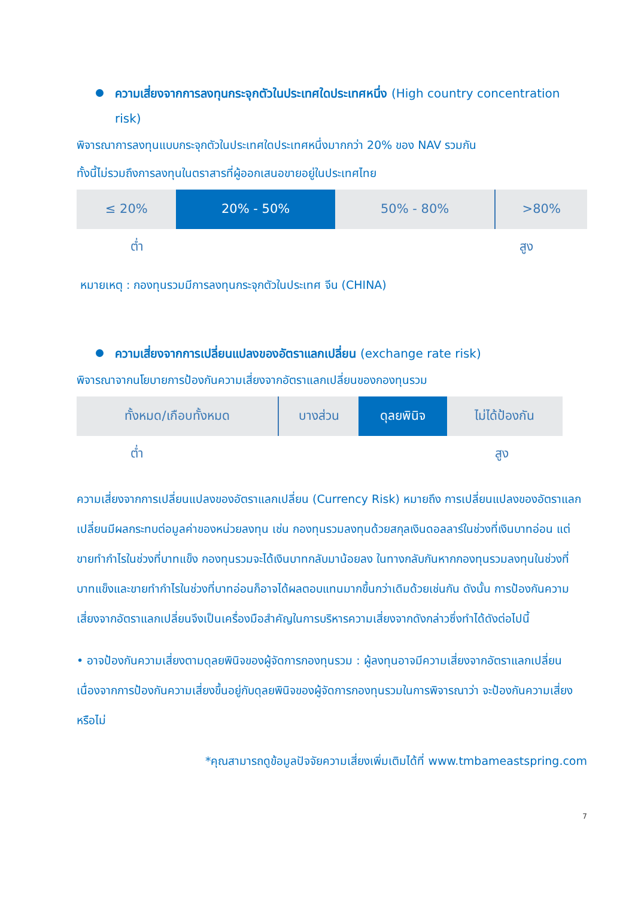ความเสี่ยงจากการลงทุนกระจุกตัวในประเทศใดประเทศหนึ่ง (High country concentration risk)
พิจารณาการลงทุนแบบกระจุกตัวในประเทศใดประเทศหนึ่งมากกว่า 20% ของ NAV รวมกัน
ทั้งนี้ไม่รวมถึงการลงทุนในตราสารที่ผู้ออกเสนอขายอยู่ในประเทศไทย
| ≤ 20% | 20% - 50% | 50% - 80% | >80% |
ต่ำ สูง
หมายเหตุ : กองทุนรวมมีการลงทุนกระจุกตัวในประเทศ จีน (CHINA)
ความเสี่ยงจากการเปลี่ยนแปลงของอัตราแลกเปลี่ยน (exchange rate risk)
พิจารณาจากนโยบายการป้องกันความเสี่ยงจากอัตราแลกเปลี่ยนของกองทุนรวม
| ทั้งหมด/เกือบทั้งหมด | บางส่วน | ดุลยพินิจ | ไม่ได้ป้องกัน |
ต่ำ สูง
ความเสี่ยงจากการเปลี่ยนแปลงของอัตราแลกเปลี่ยน (Currency Risk) หมายถึง การเปลี่ยนแปลงของอัตราแลกเปลี่ยนมีผลกระทบต่อมูลค่าของหน่วยลงทุน เช่น กองทุนรวมลงทุนด้วยสกุลเงินดอลลาร์ในช่วงที่เงินบาทอ่อน แต่ขายทำกำไรในช่วงที่บาทแข็ง กองทุนรวมจะได้เงินบาทกลับมาน้อยลง ในทางกลับกันหากกองทุนรวมลงทุนในช่วงที่บาทแข็งและขายทำกำไรในช่วงที่บาทอ่อนก็อาจได้ผลตอบแทนมากขึ้นกว่าเดิมด้วยเช่นกัน ดังนั้น การป้องกันความเสี่ยงจากอัตราแลกเปลี่ยนจึงเป็นเครื่องมือสำคัญในการบริหารความเสี่ยงจากดังกล่าวซึ่งทำได้ดังต่อไปนี้
• อาจป้องกันความเสี่ยงตามดุลยพินิจของผู้จัดการกองทุนรวม : ผู้ลงทุนอาจมีความเสี่ยงจากอัตราแลกเปลี่ยน เนื่องจากการป้องกันความเสี่ยงขึ้นอยู่กับดุลยพินิจของผู้จัดการกองทุนรวมในการพิจารณาว่า จะป้องกันความเสี่ยงหรือไม่
*คุณสามารถดูข้อมูลปัจจัยความเสี่ยงเพิ่มเติมได้ที่ www.tmbameastspring.com
7